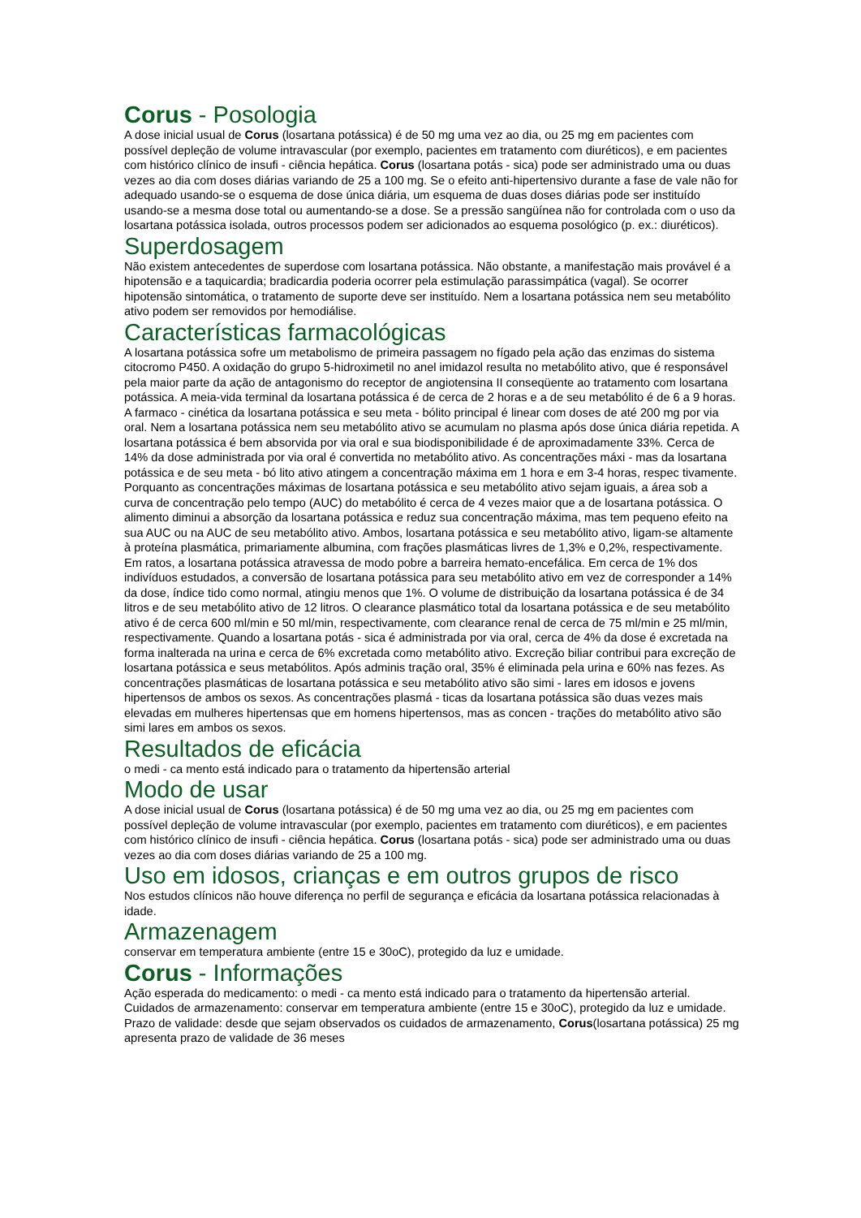Corus - Posologia
A dose inicial usual de Corus (losartana potássica) é de 50 mg uma vez ao dia, ou 25 mg em pacientes com possível depleção de volume intravascular (por exemplo, pacientes em tratamento com diuréticos), e em pacientes com histórico clínico de insufi - ciência hepática. Corus (losartana potás - sica) pode ser administrado uma ou duas vezes ao dia com doses diárias variando de 25 a 100 mg. Se o efeito anti-hipertensivo durante a fase de vale não for adequado usando-se o esquema de dose única diária, um esquema de duas doses diárias pode ser instituído usando-se a mesma dose total ou aumentando-se a dose. Se a pressão sangüínea não for controlada com o uso da losartana potássica isolada, outros processos podem ser adicionados ao esquema posológico (p. ex.: diuréticos).
Superdosagem
Não existem antecedentes de superdose com losartana potássica. Não obstante, a manifestação mais provável é a hipotensão e a taquicardia; bradicardia poderia ocorrer pela estimulação parassimpática (vagal). Se ocorrer hipotensão sintomática, o tratamento de suporte deve ser instituído. Nem a losartana potássica nem seu metabólito ativo podem ser removidos por hemodiálise.
Características farmacológicas
A losartana potássica sofre um metabolismo de primeira passagem no fígado pela ação das enzimas do sistema citocromo P450. A oxidação do grupo 5-hidroximetil no anel imidazol resulta no metabólito ativo, que é responsável pela maior parte da ação de antagonismo do receptor de angiotensina II conseqüente ao tratamento com losartana potássica. A meia-vida terminal da losartana potássica é de cerca de 2 horas e a de seu metabólito é de 6 a 9 horas. A farmaco - cinética da losartana potássica e seu meta - bólito principal é linear com doses de até 200 mg por via oral. Nem a losartana potássica nem seu metabólito ativo se acumulam no plasma após dose única diária repetida. A losartana potássica é bem absorvida por via oral e sua biodisponibilidade é de aproximadamente 33%. Cerca de 14% da dose administrada por via oral é convertida no metabólito ativo. As concentrações máxi - mas da losartana potássica e de seu meta - bó lito ativo atingem a concentração máxima em 1 hora e em 3-4 horas, respec tivamente. Porquanto as concentrações máximas de losartana potássica e seu metabólito ativo sejam iguais, a área sob a curva de concentração pelo tempo (AUC) do metabólito é cerca de 4 vezes maior que a de losartana potássica. O alimento diminui a absorção da losartana potássica e reduz sua concentração máxima, mas tem pequeno efeito na sua AUC ou na AUC de seu metabólito ativo. Ambos, losartana potássica e seu metabólito ativo, ligam-se altamente à proteína plasmática, primariamente albumina, com frações plasmáticas livres de 1,3% e 0,2%, respectivamente. Em ratos, a losartana potássica atravessa de modo pobre a barreira hemato-encefálica. Em cerca de 1% dos indivíduos estudados, a conversão de losartana potássica para seu metabólito ativo em vez de corresponder a 14% da dose, índice tido como normal, atingiu menos que 1%. O volume de distribuição da losartana potássica é de 34 litros e de seu metabólito ativo de 12 litros. O clearance plasmático total da losartana potássica e de seu metabólito ativo é de cerca 600 ml/min e 50 ml/min, respectivamente, com clearance renal de cerca de 75 ml/min e 25 ml/min, respectivamente. Quando a losartana potás - sica é administrada por via oral, cerca de 4% da dose é excretada na forma inalterada na urina e cerca de 6% excretada como metabólito ativo. Excreção biliar contribui para excreção de losartana potássica e seus metabólitos. Após adminis tração oral, 35% é eliminada pela urina e 60% nas fezes. As concentrações plasmáticas de losartana potássica e seu metabólito ativo são simi - lares em idosos e jovens hipertensos de ambos os sexos. As concentrações plasmá - ticas da losartana potássica são duas vezes mais elevadas em mulheres hipertensas que em homens hipertensos, mas as concen - trações do metabólito ativo são simi lares em ambos os sexos.
Resultados de eficácia
o medi - ca mento está indicado para o tratamento da hipertensão arterial
Modo de usar
A dose inicial usual de Corus (losartana potássica) é de 50 mg uma vez ao dia, ou 25 mg em pacientes com possível depleção de volume intravascular (por exemplo, pacientes em tratamento com diuréticos), e em pacientes com histórico clínico de insufi - ciência hepática. Corus (losartana potás - sica) pode ser administrado uma ou duas vezes ao dia com doses diárias variando de 25 a 100 mg.
Uso em idosos, crianças e em outros grupos de risco
Nos estudos clínicos não houve diferença no perfil de segurança e eficácia da losartana potássica relacionadas à idade.
Armazenagem
conservar em temperatura ambiente (entre 15 e 30oC), protegido da luz e umidade.
Corus - Informações
Ação esperada do medicamento: o medi - ca mento está indicado para o tratamento da hipertensão arterial. Cuidados de armazenamento: conservar em temperatura ambiente (entre 15 e 30oC), protegido da luz e umidade. Prazo de validade: desde que sejam observados os cuidados de armazenamento, Corus(losartana potássica) 25 mg apresenta prazo de validade de 36 meses